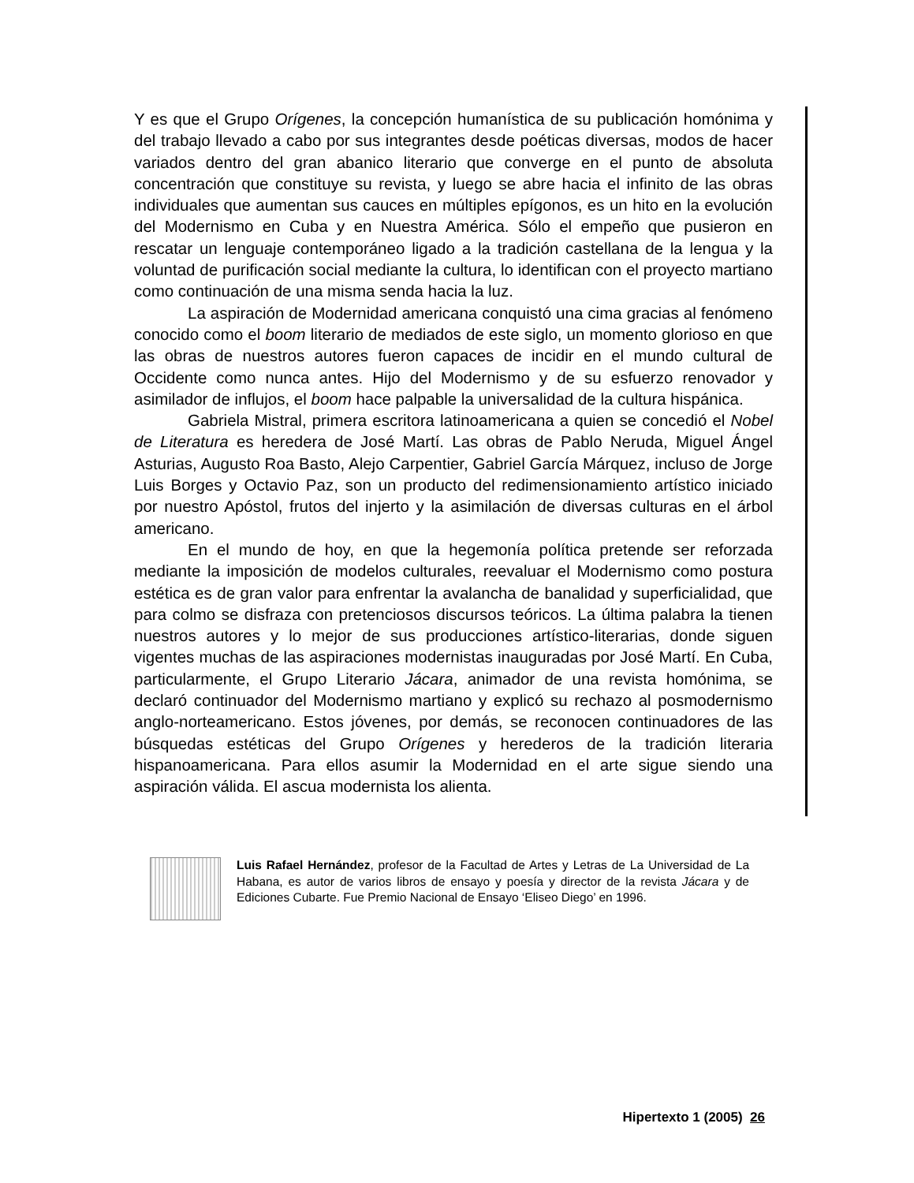Y es que el Grupo Orígenes, la concepción humanística de su publicación homónima y del trabajo llevado a cabo por sus integrantes desde poéticas diversas, modos de hacer variados dentro del gran abanico literario que converge en el punto de absoluta concentración que constituye su revista, y luego se abre hacia el infinito de las obras individuales que aumentan sus cauces en múltiples epígonos, es un hito en la evolución del Modernismo en Cuba y en Nuestra América. Sólo el empeño que pusieron en rescatar un lenguaje contemporáneo ligado a la tradición castellana de la lengua y la voluntad de purificación social mediante la cultura, lo identifican con el proyecto martiano como continuación de una misma senda hacia la luz.
La aspiración de Modernidad americana conquistó una cima gracias al fenómeno conocido como el boom literario de mediados de este siglo, un momento glorioso en que las obras de nuestros autores fueron capaces de incidir en el mundo cultural de Occidente como nunca antes. Hijo del Modernismo y de su esfuerzo renovador y asimilador de influjos, el boom hace palpable la universalidad de la cultura hispánica.
Gabriela Mistral, primera escritora latinoamericana a quien se concedió el Nobel de Literatura es heredera de José Martí. Las obras de Pablo Neruda, Miguel Ángel Asturias, Augusto Roa Basto, Alejo Carpentier, Gabriel García Márquez, incluso de Jorge Luis Borges y Octavio Paz, son un producto del redimensionamiento artístico iniciado por nuestro Apóstol, frutos del injerto y la asimilación de diversas culturas en el árbol americano.
En el mundo de hoy, en que la hegemonía política pretende ser reforzada mediante la imposición de modelos culturales, reevaluar el Modernismo como postura estética es de gran valor para enfrentar la avalancha de banalidad y superficialidad, que para colmo se disfraza con pretenciosos discursos teóricos. La última palabra la tienen nuestros autores y lo mejor de sus producciones artístico-literarias, donde siguen vigentes muchas de las aspiraciones modernistas inauguradas por José Martí. En Cuba, particularmente, el Grupo Literario Jácara, animador de una revista homónima, se declaró continuador del Modernismo martiano y explicó su rechazo al posmodernismo anglo-norteamericano. Estos jóvenes, por demás, se reconocen continuadores de las búsquedas estéticas del Grupo Orígenes y herederos de la tradición literaria hispanoamericana. Para ellos asumir la Modernidad en el arte sigue siendo una aspiración válida. El ascua modernista los alienta.
Luis Rafael Hernández, profesor de la Facultad de Artes y Letras de La Universidad de La Habana, es autor de varios libros de ensayo y poesía y director de la revista Jácara y de Ediciones Cubarte. Fue Premio Nacional de Ensayo ‘Eliseo Diego’ en 1996.
Hipertexto 1 (2005) 26